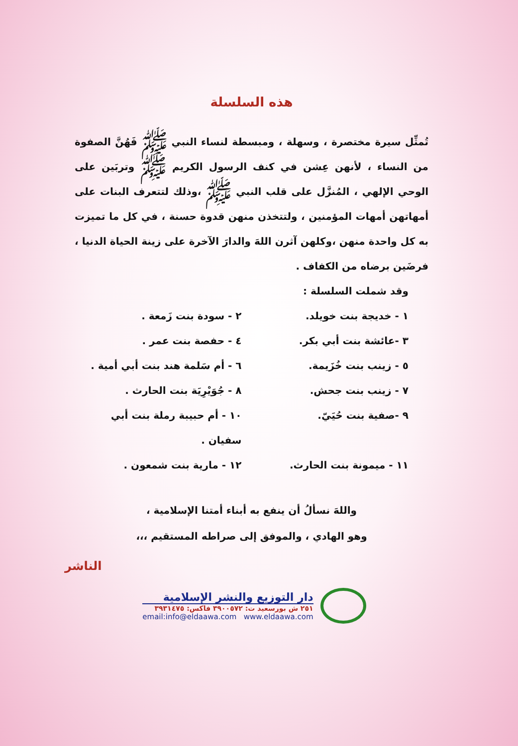هذه السلسلة
تُمثِّل سيرة مختصرة ، وسهلة ، ومبسطة لنساء النبي ﷺ فَهُنَّ الصفوة من النساء ، لأنهن عِشن في كنف الرسول الكريم ﷺ وتربَين على الوحي الإلهي ، المُنزَّل على قلب النبي ﷺ ،وذلك لتتعرف البنات على أمهاتهن أمهات المؤمنين ، ولتتخذن منهن قدوة حسنة ، في كل ما تميزت به كل واحدة منهن ،وكلهن آثرن اللهَ والدارَ الآخرة على زينة الحياة الدنيا ، فرضَين برضاه من الكفاف .
وقد شملت السلسلة :
١ - خديجة بنت خويلد.
٢ - سودة بنت زَمعة .
٣ -عائشة بنت أبي بكر.
٤ - حفصة بنت عمر .
٥ - زينب بنت خُزَيمة.
٦ - أم سَلمة هند بنت أبي أمية .
٧ - زينب بنت جحش.
٨ - جُوَيْرِيَة بنت الحارث .
٩ -صفية بنت حُيَيّ.
١٠ - أم حبيبة رملة بنت أبي سفيان .
١١ - ميمونة بنت الحارث.
١٢ - مارية بنت شمعون .
واللهَ نسألُ أن ينفع به أبناء أمتنا الإسلامية ،
وهو الهادي ، والموفق إلى صراطه المستقيم ،،،
الناشر
دار التوزيع والنشر الإسلامية
٢٥١ ش بورسعيد ت: ٣٩٠٠٥٧٢ فاكس: ٣٩٣١٤٧٥
email:info@eldaawa.com www.eldaawa.com